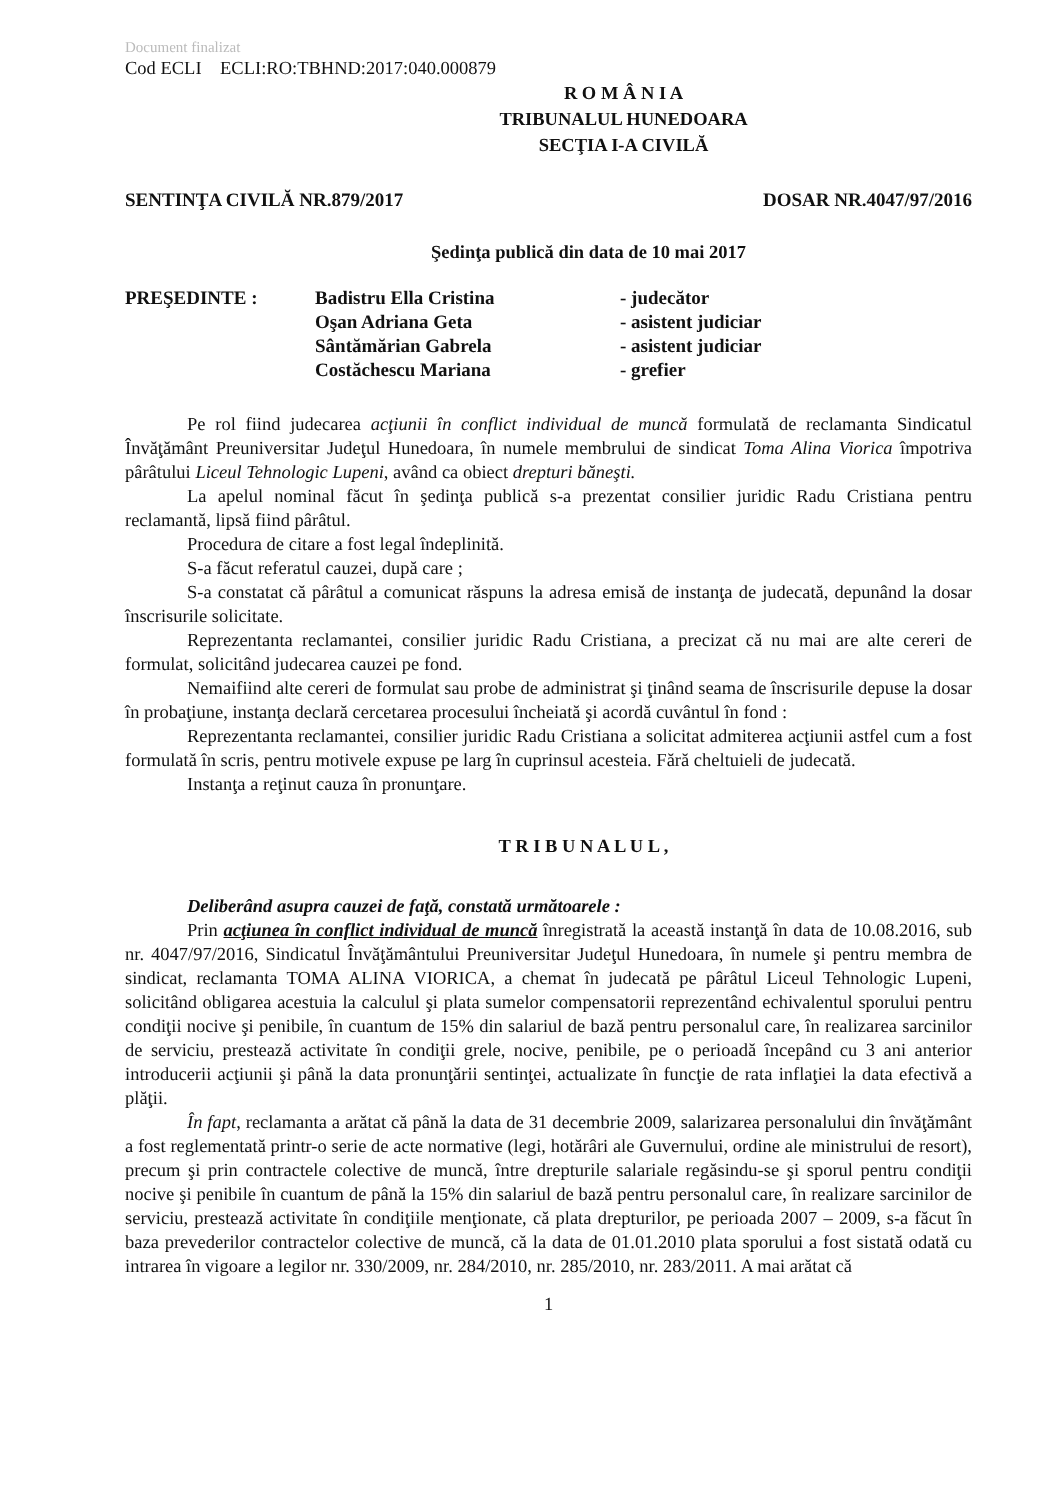Document finalizat
Cod ECLI ECLI:RO:TBHND:2017:040.000879
R O M Â N I A
TRIBUNALUL HUNEDOARA
SECŢIA I-A CIVILĂ
SENTINŢA CIVILĂ NR.879/2017 DOSAR NR.4047/97/2016
Şedinţa publică din data de 10 mai 2017
| PREŞEDINTE : | Badistru Ella Cristina | - judecător |
| | Oşan Adriana Geta | - asistent judiciar |
| | Sântămărian Gabrela | - asistent judiciar |
| | Costăchescu Mariana | - grefier |
Pe rol fiind judecarea acţiunii în conflict individual de muncă formulată de reclamanta Sindicatul Învăţământ Preuniversitar Judeţul Hunedoara, în numele membrului de sindicat Toma Alina Viorica împotriva pârâtului Liceul Tehnologic Lupeni, având ca obiect drepturi băneşti.
La apelul nominal făcut în şedinţa publică s-a prezentat consilier juridic Radu Cristiana pentru reclamantă, lipsă fiind pârâtul.
Procedura de citare a fost legal îndeplinită.
S-a făcut referatul cauzei, după care ;
S-a constatat că pârâtul a comunicat răspuns la adresa emisă de instanţa de judecată, depunând la dosar înscrisurile solicitate.
Reprezentanta reclamantei, consilier juridic Radu Cristiana, a precizat că nu mai are alte cereri de formulat, solicitând judecarea cauzei pe fond.
Nemaifiind alte cereri de formulat sau probe de administrat şi ţinând seama de înscrisurile depuse la dosar în probaţiune, instanţa declară cercetarea procesului încheiată şi acordă cuvântul în fond :
Reprezentanta reclamantei, consilier juridic Radu Cristiana a solicitat admiterea acţiunii astfel cum a fost formulată în scris, pentru motivele expuse pe larg în cuprinsul acesteia. Fără cheltuieli de judecată.
Instanţa a reţinut cauza în pronunţare.
T R I B U N A L U L ,
Deliberând asupra cauzei de faţă, constată următoarele :
Prin acţiunea în conflict individual de muncă înregistrată la această instanţă în data de 10.08.2016, sub nr. 4047/97/2016, Sindicatul Învăţământului Preuniversitar Judeţul Hunedoara, în numele şi pentru membra de sindicat, reclamanta TOMA ALINA VIORICA, a chemat în judecată pe pârâtul Liceul Tehnologic Lupeni, solicitând obligarea acestuia la calculul şi plata sumelor compensatorii reprezentând echivalentul sporului pentru condiţii nocive şi penibile, în cuantum de 15% din salariul de bază pentru personalul care, în realizarea sarcinilor de serviciu, prestează activitate în condiţii grele, nocive, penibile, pe o perioadă începând cu 3 ani anterior introducerii acţiunii şi până la data pronunţării sentinţei, actualizate în funcţie de rata inflaţiei la data efectivă a plăţii.
În fapt, reclamanta a arătat că până la data de 31 decembrie 2009, salarizarea personalului din învăţământ a fost reglementată printr-o serie de acte normative (legi, hotărâri ale Guvernului, ordine ale ministrului de resort), precum şi prin contractele colective de muncă, între drepturile salariale regăsindu-se şi sporul pentru condiţii nocive şi penibile în cuantum de până la 15% din salariul de bază pentru personalul care, în realizare sarcinilor de serviciu, prestează activitate în condiţiile menţionate, că plata drepturilor, pe perioada 2007 – 2009, s-a făcut în baza prevederilor contractelor colective de muncă, că la data de 01.01.2010 plata sporului a fost sistată odată cu intrarea în vigoare a legilor nr. 330/2009, nr. 284/2010, nr. 285/2010, nr. 283/2011. A mai arătat că
1